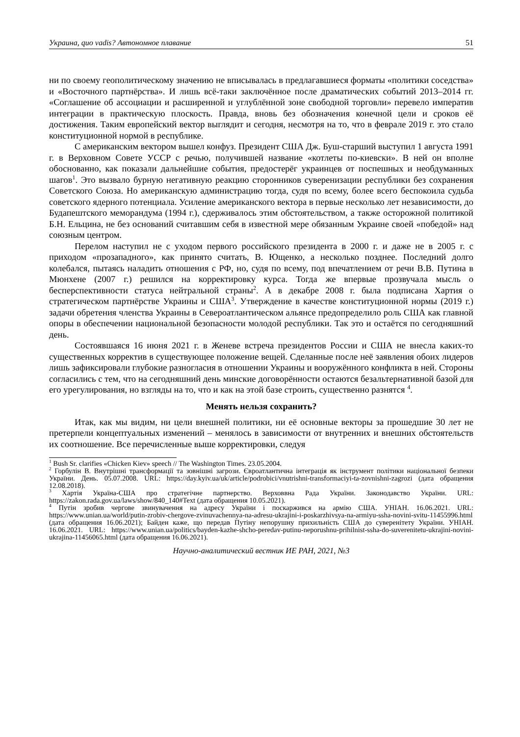Украина, quo vadis? Автономное плавание 51
ни по своему геополитическому значению не вписывалась в предлагавшиеся форматы «политики соседства» и «Восточного партнёрства». И лишь всё-таки заключённое после драматических событий 2013–2014 гг. «Соглашение об ассоциации и расширенной и углублённой зоне свободной торговли» перевело императив интеграции в практическую плоскость. Правда, вновь без обозначения конечной цели и сроков её достижения. Таким европейский вектор выглядит и сегодня, несмотря на то, что в феврале 2019 г. это стало конституционной нормой в республике.
С американским вектором вышел конфуз. Президент США Дж. Буш-старший выступил 1 августа 1991 г. в Верховном Совете УССР с речью, получившей название «котлеты по-киевски». В ней он вполне обоснованно, как показали дальнейшие события, предостерёг украинцев от поспешных и необдуманных шагов<sup>1</sup>. Это вызвало бурную негативную реакцию сторонников суверенизации республики без сохранения Советского Союза. Но американскую администрацию тогда, судя по всему, более всего беспокоила судьба советского ядерного потенциала. Усиление американского вектора в первые несколько лет независимости, до Будапештского меморандума (1994 г.), сдерживалось этим обстоятельством, а также осторожной политикой Б.Н. Ельцина, не без оснований считавшим себя в известной мере обязанным Украине своей «победой» над союзным центром.
Перелом наступил не с уходом первого российского президента в 2000 г. и даже не в 2005 г. с приходом «прозападного», как принято считать, В. Ющенко, а несколько позднее. Последний долго колебался, пытаясь наладить отношения с РФ, но, судя по всему, под впечатлением от речи В.В. Путина в Мюнхене (2007 г.) решился на корректировку курса. Тогда же впервые прозвучала мысль о бесперспективности статуса нейтральной страны<sup>2</sup>. А в декабре 2008 г. была подписана Хартия о стратегическом партнёрстве Украины и США<sup>3</sup>. Утверждение в качестве конституционной нормы (2019 г.) задачи обретения членства Украины в Североатлантическом альянсе предопределило роль США как главной опоры в обеспечении национальной безопасности молодой республики. Так это и остаётся по сегодняшний день.
Состоявшаяся 16 июня 2021 г. в Женеве встреча президентов России и США не внесла каких-то существенных корректив в существующее положение вещей. Сделанные после неё заявления обоих лидеров лишь зафиксировали глубокие разногласия в отношении Украины и вооружённого конфликта в ней. Стороны согласились с тем, что на сегодняшний день минские договорённости остаются безальтернативной базой для его урегулирования, но взгляды на то, что и как на этой базе строить, существенно разнятся <sup>4</sup>.
Менять нельзя сохранить?
Итак, как мы видим, ни цели внешней политики, ни её основные векторы за прошедшие 30 лет не претерпели концептуальных изменений – менялось в зависимости от внутренних и внешних обстоятельств их соотношение. Все перечисленные выше корректировки, следуя
<sup>1</sup> Bush Sr. clarifies «Chicken Kiev» speech // The Washington Times. 23.05.2004.
<sup>2</sup> Горбулін В. Внутрішні трансформації та зовнішні загрози. Євроатлантична інтеграція як інструмент політики національної безпеки України. День. 05.07.2008. URL: https://day.kyiv.ua/uk/article/podrobici/vnutrishni-transformaciyi-ta-zovnishni-zagrozi (дата обращения 12.08.2018).
<sup>3</sup> Хартія Україна-США про стратегічне партнерство. Верховвна Рада України. Законодавство України. URL: https://zakon.rada.gov.ua/laws/show/840_140#Text (дата обращения 10.05.2021).
<sup>4</sup> Путін зробив чергове звинувачення на адресу України і поскаржився на армію США. УНІАН. 16.06.2021. URL: https://www.unian.ua/world/putin-zrobiv-chergove-zvinuvachennya-na-adresu-ukrajini-i-poskarzhivsya-na-armiyu-ssha-novini-svitu-11455996.html (дата обращения 16.06.2021); Байден каже, що передав Путіну непорушну прихильність США до суверенітету України. УНІАН. 16.06.2021. URL: https://www.unian.ua/politics/bayden-kazhe-shcho-peredav-putinu-neporushnu-prihilnist-ssha-do-suverenitetu-ukrajini-novini-ukrajina-11456065.html (дата обращения 16.06.2021).
Научно-аналитический вестник ИЕ РАН, 2021, №3